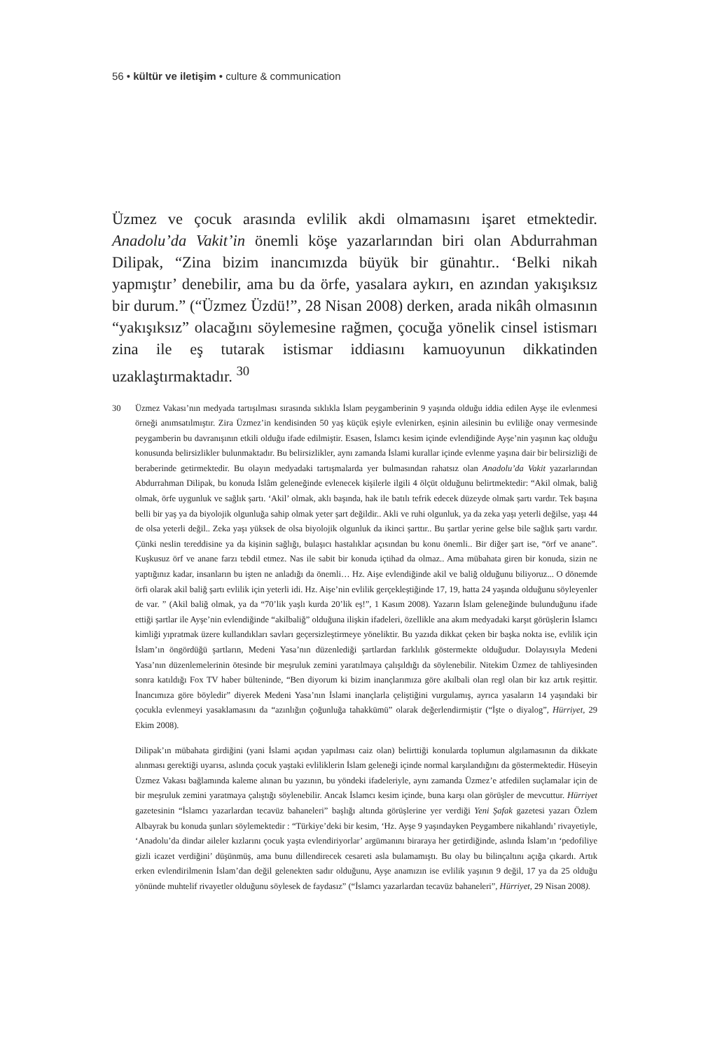56 • kültür ve iletişim • culture & communication
Üzmez ve çocuk arasında evlilik akdi olmamasını işaret etmektedir. Anadolu’da Vakit’in önemli köşe yazarlarından biri olan Abdurrahman Dilipak, “Zina bizim inancımızda büyük bir günahtır.. ‘Belki nikah yapmıştır’ denebilir, ama bu da örfe, yasalara aykırı, en azından yakışıksız bir durum.” (“Üzmez Üzdü!”, 28 Nisan 2008) derken, arada nikâh olmasının “yakışıksız” olacağını söylemesine rağmen, çocuğa yönelik cinsel istismarı zina ile eş tutarak istismar iddiasını kamuoyunun dikkatinden uzaklaştırmaktadır. <sup>30</sup>
30 Üzmez Vakası’nın medyada tartışılması sırasında sıklıkla İslam peygamberinin 9 yaşında olduğu iddia edilen Ayşe ile evlenmesi örneği anımsatılmıştır. Zira Üzmez’in kendisinden 50 yaş küçük eşiyle evlenirken, eşinin ailesinin bu evliliğe onay vermesinde peygamberin bu davranışının etkili olduğu ifade edilmiştir. Esasen, İslamcı kesim içinde evlendiğinde Ayşe’nin yaşının kaç olduğu konusunda belirsizlikler bulunmaktadır. Bu belirsizlikler, aynı zamanda İslami kurallar içinde evlenme yaşına dair bir belirsizliği de beraberinde getirmektedir. Bu olayın medyadaki tartışmalarda yer bulmasından rahatsız olan Anadolu’da Vakit yazarlarından Abdurrahman Dilipak, bu konuda İslâm geleneğinde evlenecek kişilerle ilgili 4 ölçüt olduğunu belirtmektedir: “Akil olmak, baliğ olmak, örfe uygunluk ve sağlık şartı. ‘Akil’ olmak, aklı başında, hak ile batılı tefrik edecek düzeyde olmak şartı vardır. Tek başına belli bir yaş ya da biyolojik olgunluğa sahip olmak yeter şart değildir.. Akli ve ruhi olgunluk, ya da zeka yaşı yeterli değilse, yaşı 44 de olsa yeterli değil.. Zeka yaşı yüksek de olsa biyolojik olgunluk da ikinci şarttır.. Bu şartlar yerine gelse bile sağlık şartı vardır. Çünki neslin tereddisine ya da kişinin sağlığı, bulaşıcı hastalıklar açısından bu konu önemli.. Bir diğer şart ise, “örf ve anane”. Kuşkusuz örf ve anane farzı tebdil etmez. Nas ile sabit bir konuda içtihad da olmaz.. Ama mübahata giren bir konuda, sizin ne yaptığınız kadar, insanların bu işten ne anladığı da önemli… Hz. Aişe evlendiğinde akil ve baliğ olduğunu biliyoruz... O dönemde örfi olarak akil baliğ şartı evlilik için yeterli idi. Hz. Aişe’nin evlilik gerçekleştiğinde 17, 19, hatta 24 yaşında olduğunu söyleyenler de var. ” (Akil baliğ olmak, ya da “70’lik yaşlı kurda 20’lik eş!”, 1 Kasım 2008). Yazarın İslam geleneğinde bulunduğunu ifade ettiği şartlar ile Ayşe’nin evlendiğinde “akilbaliğ” olduğuna ilişkin ifadeleri, özellikle ana akım medyadaki karşıt görüşlerin İslamcı kimliği yıpratmak üzere kullandıkları savları geçersizleştirmeye yöneliktir. Bu yazıda dikkat çeken bir başka nokta ise, evlilik için İslam’ın öngördüğü şartların, Medeni Yasa’nın düzenlediği şartlardan farklılık göstermekte olduğudur. Dolayısıyla Medeni Yasa’nın düzenlemelerinin ötesinde bir meşruluk zemini yaratılmaya çalışıldığı da söylenebilir. Nitekim Üzmez de tahliyesinden sonra katıldığı Fox TV haber bülteninde, “Ben diyorum ki bizim inançlarımıza göre akılbali olan regl olan bir kız artık reşittir. İnancımıza göre böyledir” diyerek Medeni Yasa’nın İslami inançlarla çeliştiğini vurgulamış, ayrıca yasaların 14 yaşındaki bir çocukla evlenmeyi yasaklamasını da “azınlığın çoğunluğa tahakkümü” olarak değerlendirmiştir (“İşte o diyalog”, Hürriyet, 29 Ekim 2008).
Dilipak’ın mübahata girdiğini (yani İslami açıdan yapılması caiz olan) belirttiği konularda toplumun algılamasının da dikkate alınması gerektiği uyarısı, aslında çocuk yaştaki evliliklerin İslam geleneği içinde normal karşılandığını da göstermektedir. Hüseyin Üzmez Vakası bağlamında kaleme alınan bu yazının, bu yöndeki ifadeleriyle, aynı zamanda Üzmez’e atfedilen suçlamalar için de bir meşruluk zemini yaratmaya çalıştığı söylenebilir. Ancak İslamcı kesim içinde, buna karşı olan görüşler de mevcuttur. Hürriyet gazetesinin “İslamcı yazarlardan tecavüz bahaneleri” başlığı altında görüşlerine yer verdiği Yeni Şafak gazetesi yazarı Özlem Albayrak bu konuda şunları söylemektedir : “Türkiye’deki bir kesim, ‘Hz. Ayşe 9 yaşındayken Peygambere nikahlandı’ rivayetiyle, ‘Anadolu’da dindar aileler kızlarını çocuk yaşta evlendiriyorlar’ argümanını biraraya her getirdiğinde, aslında İslam’ın ‘pedofiliye gizli icazet verdiğini’ düşünmüş, ama bunu dillendirecek cesareti asla bulamamıştı. Bu olay bu bilinçaltını açığa çıkardı. Artık erken evlendirilmenin İslam’dan değil gelenekten sadır olduğunu, Ayşe anamızın ise evlilik yaşının 9 değil, 17 ya da 25 olduğu yönünde muhtelif rivayetler olduğunu söylesek de faydasız” (“İslamcı yazarlardan tecavüz bahaneleri”, Hürriyet, 29 Nisan 2008).